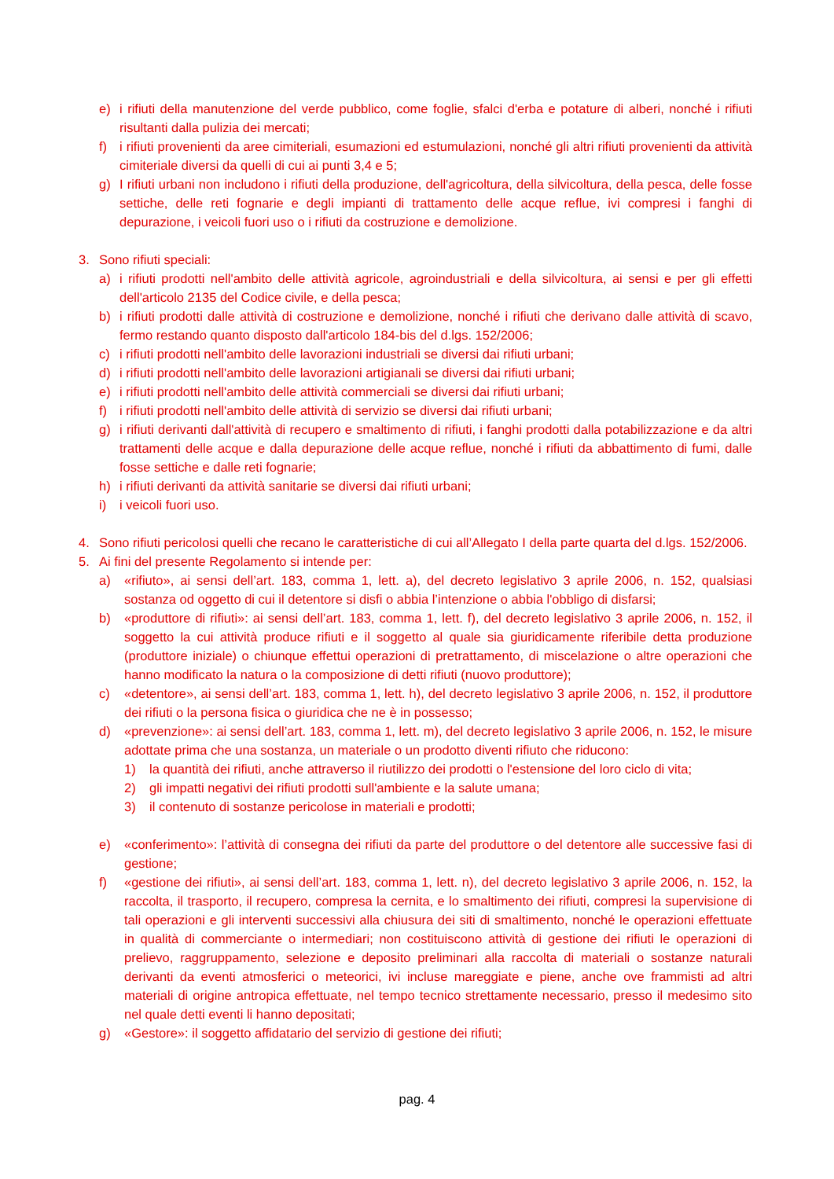e) i rifiuti della manutenzione del verde pubblico, come foglie, sfalci d'erba e potature di alberi, nonché i rifiuti risultanti dalla pulizia dei mercati;
f) i rifiuti provenienti da aree cimiteriali, esumazioni ed estumulazioni, nonché gli altri rifiuti provenienti da attività cimiteriale diversi da quelli di cui ai punti 3,4 e 5;
g) I rifiuti urbani non includono i rifiuti della produzione, dell'agricoltura, della silvicoltura, della pesca, delle fosse settiche, delle reti fognarie e degli impianti di trattamento delle acque reflue, ivi compresi i fanghi di depurazione, i veicoli fuori uso o i rifiuti da costruzione e demolizione.
3. Sono rifiuti speciali:
a) i rifiuti prodotti nell'ambito delle attività agricole, agroindustriali e della silvicoltura, ai sensi e per gli effetti dell'articolo 2135 del Codice civile, e della pesca;
b) i rifiuti prodotti dalle attività di costruzione e demolizione, nonché i rifiuti che derivano dalle attività di scavo, fermo restando quanto disposto dall'articolo 184-bis del d.lgs. 152/2006;
c) i rifiuti prodotti nell'ambito delle lavorazioni industriali se diversi dai rifiuti urbani;
d) i rifiuti prodotti nell'ambito delle lavorazioni artigianali se diversi dai rifiuti urbani;
e) i rifiuti prodotti nell'ambito delle attività commerciali se diversi dai rifiuti urbani;
f) i rifiuti prodotti nell'ambito delle attività di servizio se diversi dai rifiuti urbani;
g) i rifiuti derivanti dall'attività di recupero e smaltimento di rifiuti, i fanghi prodotti dalla potabilizzazione e da altri trattamenti delle acque e dalla depurazione delle acque reflue, nonché i rifiuti da abbattimento di fumi, dalle fosse settiche e dalle reti fognarie;
h) i rifiuti derivanti da attività sanitarie se diversi dai rifiuti urbani;
i) i veicoli fuori uso.
4. Sono rifiuti pericolosi quelli che recano le caratteristiche di cui all’Allegato I della parte quarta del d.lgs. 152/2006.
5. Ai fini del presente Regolamento si intende per:
a) «rifiuto», ai sensi dell’art. 183, comma 1, lett. a), del decreto legislativo 3 aprile 2006, n. 152, qualsiasi sostanza od oggetto di cui il detentore si disfi o abbia l’intenzione o abbia l'obbligo di disfarsi;
b) «produttore di rifiuti»: ai sensi dell’art. 183, comma 1, lett. f), del decreto legislativo 3 aprile 2006, n. 152, il soggetto la cui attività produce rifiuti e il soggetto al quale sia giuridicamente riferibile detta produzione (produttore iniziale) o chiunque effettui operazioni di pretrattamento, di miscelazione o altre operazioni che hanno modificato la natura o la composizione di detti rifiuti (nuovo produttore);
c) «detentore», ai sensi dell’art. 183, comma 1, lett. h), del decreto legislativo 3 aprile 2006, n. 152, il produttore dei rifiuti o la persona fisica o giuridica che ne è in possesso;
d) «prevenzione»: ai sensi dell’art. 183, comma 1, lett. m), del decreto legislativo 3 aprile 2006, n. 152, le misure adottate prima che una sostanza, un materiale o un prodotto diventi rifiuto che riducono:
1) la quantità dei rifiuti, anche attraverso il riutilizzo dei prodotti o l'estensione del loro ciclo di vita;
2) gli impatti negativi dei rifiuti prodotti sull'ambiente e la salute umana;
3) il contenuto di sostanze pericolose in materiali e prodotti;
e) «conferimento»: l’attività di consegna dei rifiuti da parte del produttore o del detentore alle successive fasi di gestione;
f) «gestione dei rifiuti», ai sensi dell’art. 183, comma 1, lett. n), del decreto legislativo 3 aprile 2006, n. 152, la raccolta, il trasporto, il recupero, compresa la cernita, e lo smaltimento dei rifiuti, compresi la supervisione di tali operazioni e gli interventi successivi alla chiusura dei siti di smaltimento, nonché le operazioni effettuate in qualità di commerciante o intermediari; non costituiscono attività di gestione dei rifiuti le operazioni di prelievo, raggruppamento, selezione e deposito preliminari alla raccolta di materiali o sostanze naturali derivanti da eventi atmosferici o meteorici, ivi incluse mareggiate e piene, anche ove frammisti ad altri materiali di origine antropica effettuate, nel tempo tecnico strettamente necessario, presso il medesimo sito nel quale detti eventi li hanno depositati;
g) «Gestore»: il soggetto affidatario del servizio di gestione dei rifiuti;
pag. 4